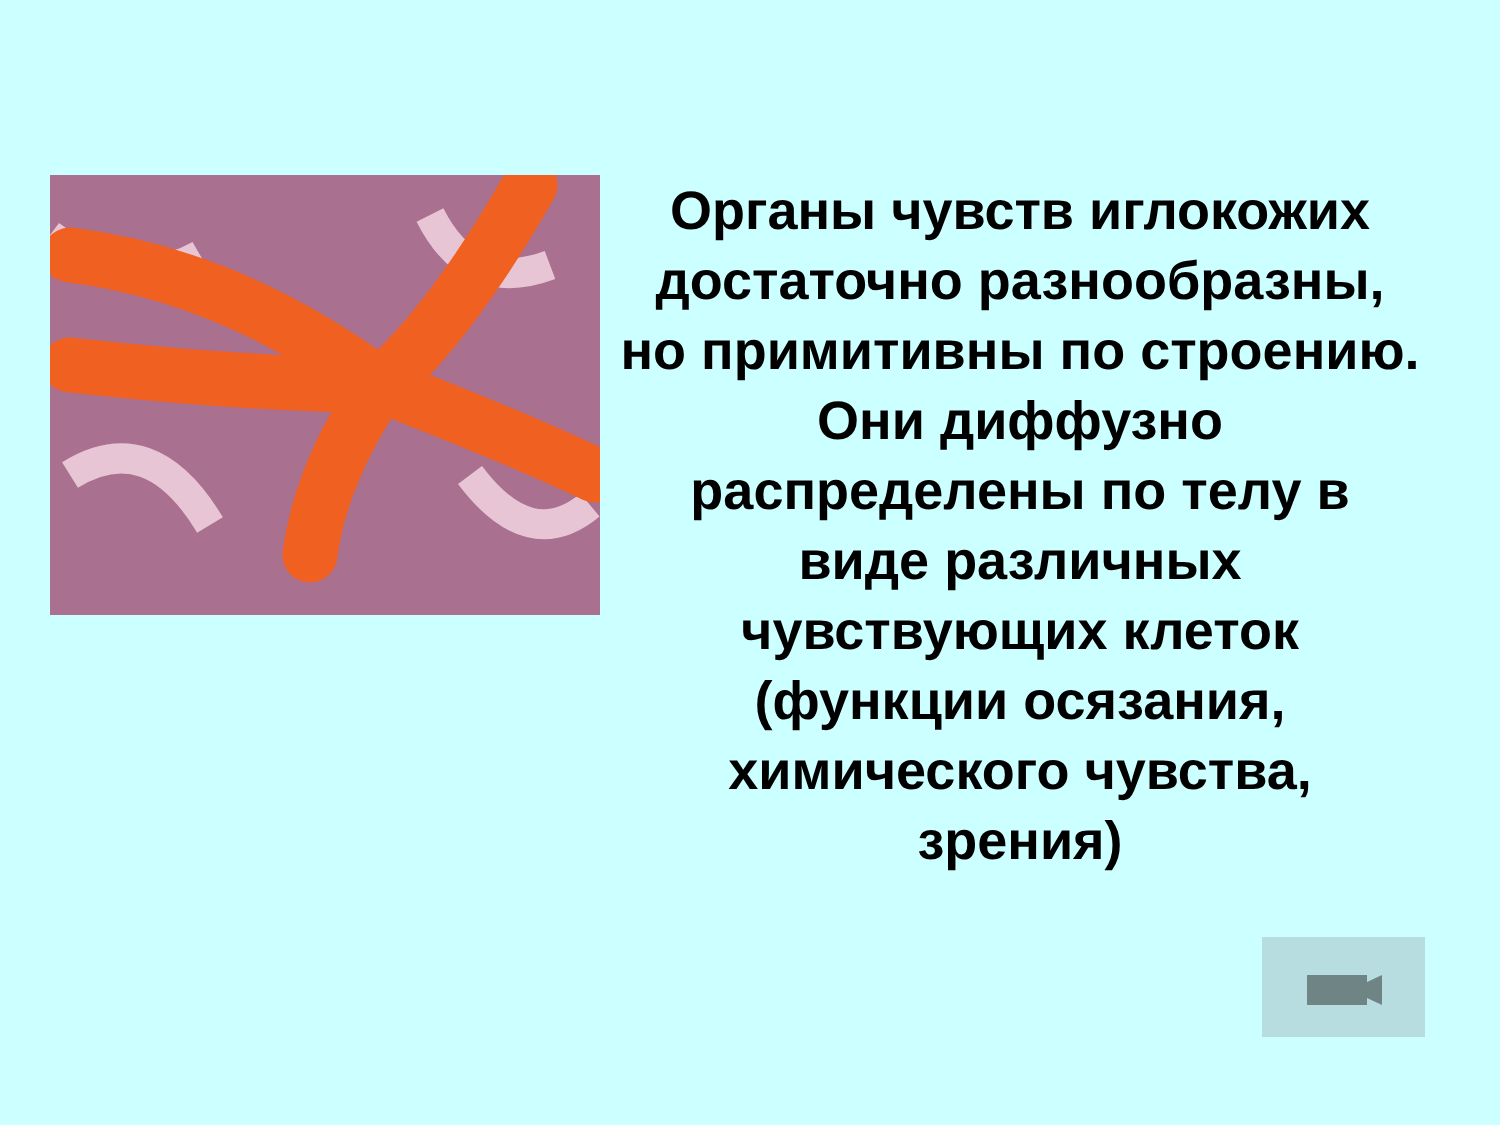Органы чувств иглокожих достаточно разнообразны, но примитивны по строению. Они диффузно распределены по телу в виде различных чувствующих клеток (функции осязания, химического чувства, зрения)